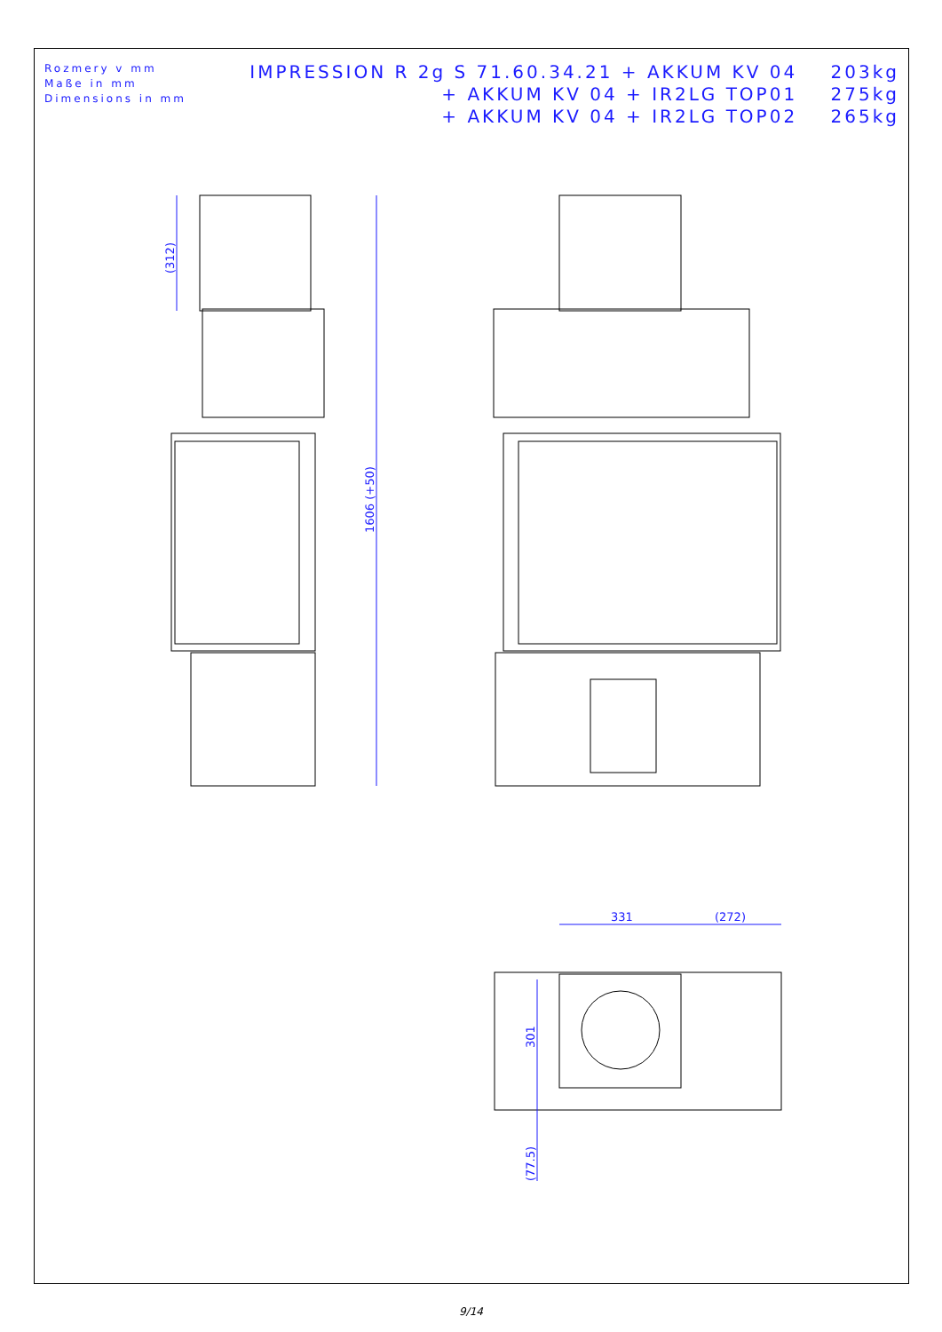Rozmery v mm
Maße in mm
Dimensions in mm
IMPRESSION R 2g S 71.60.34.21 + AKKUM KV 04 203kg + AKKUM KV 04 + IR2LG TOP01 275kg + AKKUM KV 04 + IR2LG TOP02 265kg
(312)
1606 (+50)
331
(272)
301
(77.5)
9/14